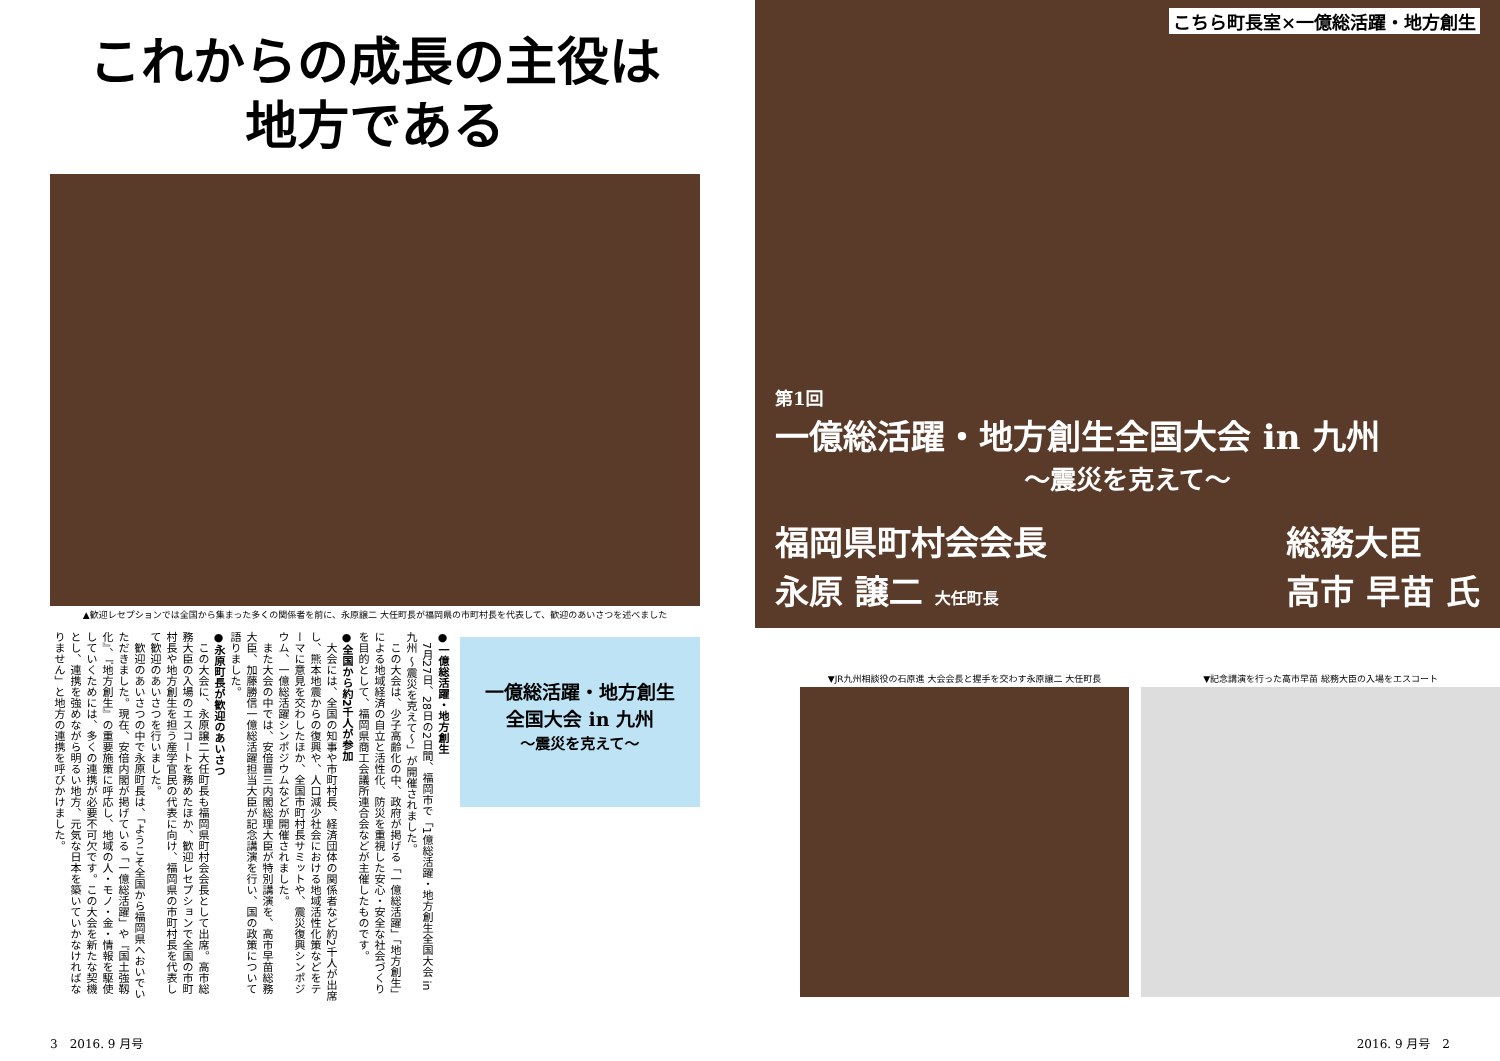これからの成長の主役は
地方である
▲歓迎レセプションでは全国から集まった多くの関係者を前に、永原譲二 大任町長が福岡県の市町村長を代表して、歓迎のあいさつを述べました
一億総活躍・地方創生
全国大会 in 九州
～震災を克えて～
●一億総活躍・地方創生
　7月27日、28日の2日間、福岡市で「1億総活躍・地方創生全国大会 in 九州 ～震災を克えて～」が開催されました。
　この大会は、少子高齢化の中、政府が掲げる「一億総活躍」「地方創生」による地域経済の自立と活性化、防災を重視した安心・安全な社会づくりを目的として、福岡県商工会議所連合会などが主催したものです。
●全国から約2千人が参加
　大会には、全国の知事や市町村長、経済団体の関係者など約2千人が出席し、熊本地震からの復興や、人口減少社会における地域活性化策などをテーマに意見を交わしたほか、全国市町村長サミットや、震災復興シンポジウム、一億総活躍シンポジウムなどが開催されました。
　また大会の中では、安倍晋三内閣総理大臣が特別講演を、高市早苗総務大臣、加藤勝信一億総活躍担当大臣が記念講演を行い、国の政策について語りました。
●永原町長が歓迎のあいさつ
　この大会に、永原譲二大任町長も福岡県町村会会長として出席。高市総務大臣の入場のエスコートを務めたほか、歓迎レセプションで全国の市町村長や地方創生を担う産学官民の代表に向け、福岡県の市町村長を代表して歓迎のあいさつを行いました。
　歓迎のあいさつの中で永原町長は、「ようこそ全国から福岡県へおいでいただきました。現在、安倍内閣が掲げている「一億総活躍」や『国土強靱化』、『地方創生』の重要施策に呼応し、地域の人・モノ・金・情報を駆使していくためには、多くの連携が必要不可欠です。この大会を新たな契機とし、連携を強めながら明るい地方、元気な日本を築いていかなければなりません」と地方の連携を呼びかけました。
3　2016. 9 月号
こちら町長室×一億総活躍・地方創生
第1回
一億総活躍・地方創生全国大会 in 九州
～震災を克えて～
福岡県町村会会長
永原 譲二 大任町長
総務大臣
高市 早苗 氏
▼JR九州相談役の石原進 大会会長と握手を交わす永原譲二 大任町長
▼記念講演を行った高市早苗 総務大臣の入場をエスコート
2016. 9 月号　2